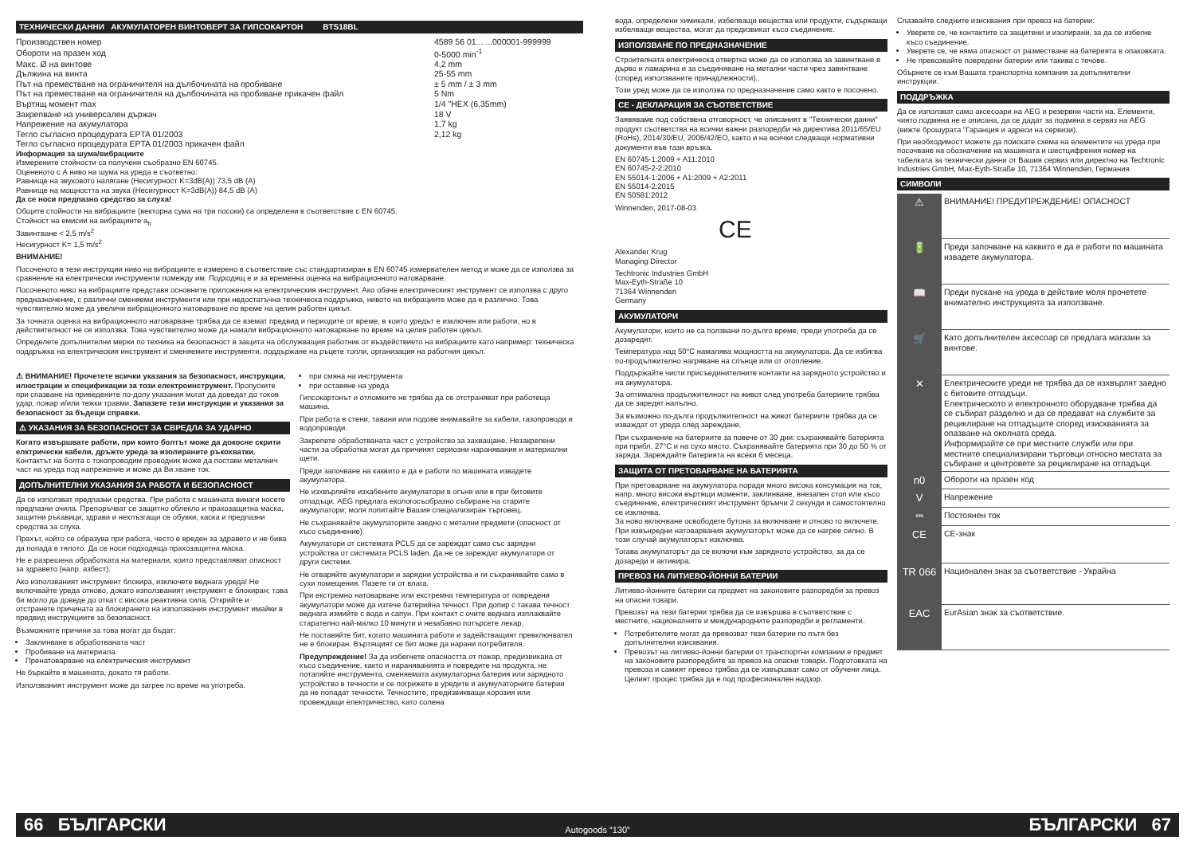ТЕХНИЧЕСКИ ДАННИ АКУМУЛАТОРЕН ВИНТОВЕРТ ЗА ГИПСОКАРТОН BTS18BL
| Производствен номер | 4589 56 01... ...000001-999999 |
| Обороти на празен ход | 0-5000 min<sup>-1</sup> |
| Макс. Ø на винтове | 4,2 mm |
| Дължина на винта | 25-55 mm |
| Път на преместване на ограничителя на дълбочината на пробиване | ± 5 mm / ± 3 mm |
| Път на преместване на ограничителя на дълбочината на пробиване прикачен файл | 5 Nm |
| Въртящ момент max | 1/4 "HEX (6,35mm) |
| Закрепване на универсален държач | 18 V |
| Напрежение на акумулатора | 1,7 kg |
| Тегло съгласно процедурата EPTA 01/2003 | 2,12 kg |
| Тегло съгласно процедурата EPTA 01/2003 прикачен файл | |
Информация за шума/вибрациите
Измерените стойности са получени съобразно EN 60745.
Оцененото с А ниво на шума на уреда е съответно:
Равнище на звуковото налягане (Несигурност K=3dB(A)) 73,5 dB (A)
Равнище на мощността на звука (Несигурност K=3dB(A)) 84,5 dB (A)
Да се носи предпазно средство за слуха!
Общите стойности на вибрациите (векторна сума на три посоки) са определени в съответствие с EN 60745.
Стойност на емисии на вибрациите a<sub>h</sub>
Завинтване < 2,5 m/s<sup>2</sup>
Несигурност K= 1,5 m/s<sup>2</sup>
ВНИМАНИЕ!
Посоченото в тези инструкции ниво на вибрациите е измерено в съответствие със стандартизиран в EN 60745 измервателен метод и може да се използва за сравнение на електрически инструменти помежду им. Подходящ е и за временна оценка на вибрационното натоварване.
Посоченото ниво на вибрациите представя основните приложения на електрическия инструмент. Ако обаче електрическият инструмент се използва с друго предназначение, с различни сменяеми инструменти или при недостатъчна техническа поддръжка, нивото на вибрациите може да е различно. Това чувствително може да увеличи вибрационното натоварване по време на целия работен цикъл.
За точната оценка на вибрационното натоварване трябва да се вземат предвид и периодите от време, в които уредът е изключен или работи, но в действителност не се използва. Това чувствително може да намали вибрационното натоварване по време на целия работен цикъл.
Определете допълнителни мерки по техника на безопасност в защита на обслужващия работник от въздействието на вибрациите като например: техническа поддръжка на електрическия инструмент и сменяемите инструменти, поддържане на ръцете топли, организация на работния цикъл.
⚠ ВНИМАНИЕ! Прочетете всички указания за безопасност, инструкции, илюстрации и спецификации за този електроинструмент. Пропуските при спазване на приведените по-долу указания могат да доведат до токов удар, пожар и/или тежки травми. Запазете тези инструкции и указания за безопасност за бъдещи справки.
⚠ УКАЗАНИЯ ЗА БЕЗОПАСНОСТ ЗА СВРЕДЛА ЗА УДАРНО
Когато извършвате работи, при които болтът може да докосне скрити елктрически кабели, дръжте уреда за изолираните ръкохватки. Контактът на болта с токопроводим проводник може да постави металнич част на уреда под напрежение и може да Ви хване ток.
ДОПЪЛНИТЕЛНИ УКАЗАНИЯ ЗА РАБОТА И БЕЗОПАСНОСТ
Да се използват предпазни средства. При работа с машината винаги носете предпазни очила. Препоръчват се защитно облекло и прахозащитна маска, защитни ръкавици, здрави и нехлъзгащи се обувки, каска и предпазни средства за слуха.
Прахът, който се образува при работа, често е вреден за здравето и не бива да попада в тялото. Да се носи подходяща прахозащитна маска.
Не е разрешена обработката на материали, които представляват опасност за здравето (напр. азбест).
Ако използваният инструмент блокира, изключете веднага уреда! Не включвайте уреда отново, докато използваният инструмент е блокиран; това би могло да доведе до откат с висока реактивна сила. Открийте и отстранете причината за блокирането на използвания инструмент имайки в предвид инструкциите за безопасност.
Възможните причини за това могат да бъдат:
Заклинване в обработваната част
Пробиване на материала
Пренатоварване на електрическия инструмент
Не бъркайте в машината, докато тя работи.
Използваният инструмент може да загрее по време на употреба.
при смяна на инструмента
при оставяне на уреда
Гипсокартонът и отломките не трябва да се отстраняват при работеща машина.
При работа в стени, тавани или подове внимавайте за кабели, газопроводи и водопроводи.
Закрепете обработваната част с устройство за захващане. Незакрепени части за обработка могат да причинят сериозни наранявания и материални щети.
Преди започване на каквито е да е работи по машината извадете акумулатора.
Не изхвърляйте изхабените акумулатори в огъня или в при битовите отпадъци. AEG предлага екологосъобразно събиране на старите акумулатори; моля попитайте Вашия специализиран търговец.
Не съхранявайте акумулаторите заедно с метални предмети (опасност от късо съединение).
Акумулатори от системата PCLS да се зареждат само със зарядни устройства от системата PCLS laden. Да не се зареждат акумулатори от други системи.
Не отваряйте акумулатори и зарядни устройства и ги съхранявайте само в сухи помещения. Пазете ги от влага.
При екстремно натоварване или екстремна температура от повредени акумулатори може да изтече батерийна течност. При допир с такава течност веднага измийте с вода и сапун. При контакт с очите веднага изплаквайте старателно най-малко 10 минути и незабавно потърсете лекар.
Не поставяйте бит, когато машината работи и задействащият превключвател не е блокиран. Въртящият се бит може да нарани потребителя.
Предупреждение! За да избегнете опасността от пожар, предизвикана от късо съединение, както и нараняванията и повредите на продукта, не потапяйте инструмента, сменяемата акумулаторна батерия или зарядното устройство в течности и се погрижете в уредите и акумулаторните батерии да не попадат течности. Течностите, предизвикващи корозия или провеждащи електричество, като солена
вода, определени химикали, избелващи вещества или продукти, съдържащи избелващи вещества, могат да предизвикат късо съединение.
ИЗПОЛЗВАНЕ ПО ПРЕДНАЗНАЧЕНИЕ
Строителната електрическа отвертка може да се използва за завинтване в дърво и ламарина и за съединяване на метални части чрез завинтване (според използваните принадлежности)..
Този уред може да се използва по предназначение само както е посочено.
CE - ДЕКЛАРАЦИЯ ЗА СЪОТВЕТСТВИЕ
Заявяваме под собствена отговорност, че описаният в "Технически данни" продукт съответства на всички важни разпоредби на директива 2011/65/EU (RoHs), 2014/30/EU, 2006/42/EO, както и на всички следващи нормативни документи във тази връзка.
EN 60745-1:2009 + A11:2010
EN 60745-2-2:2010
EN 55014-1:2006 + A1:2009 + A2:2011
EN 55014-2:2015
EN 50581:2012
Winnenden, 2017-08-03
CE
Alexander Krug
Managing Director
Techtronic Industries GmbH
Max-Eyth-Straße 10
71364 Winnenden
Germany
АКУМУЛАТОРИ
Акумулатори, които не са ползвани по-дълго време, преди употреба да се дозаредят.
Температура над 50°C намалява мощността на акумулатора. Да се избягва по-продължително нагряване на слънце или от отопление.
Поддържайте чисти присъединителните контакти на зарядното устройство и на акумулатора.
За оптимална продължителност на живот след употреба батериите трябва да се заредят напълно.
За възможно по-дълга продължителност на живот батериите трябва да се изваждат от уреда след зареждане.
При съхранение на батериите за повече от 30 дни: съхранявайте батерията при прибл. 27°C и на сухо място. Съхранявайте батерията при 30 до 50 % от заряда. Зареждайте батерията на всеки 6 месеца.
ЗАЩИТА ОТ ПРЕТОВАРВАНЕ НА БАТЕРИЯТА
При претоварване на акумулатора поради много висока консумация на ток, напр. много високи въртящи моменти, заклинване, внезапен стоп или късо съединение, електрическият инструмент бръмчи 2 секунди и самостоятелно се изключва.
За ново включване освободете бутона за включване и отново го включете.
При извънредни натоварвания акумулаторът може да се нагрее силно. В този случай акумулаторът изключва.
Тогава акумулаторът да се включи към зарядното устройство, за да се дозареди и активира.
ПРЕВОЗ НА ЛИТИЕВО-ЙОННИ БАТЕРИИ
Литиево-йонните батерии са предмет на законовите разпоредби за превоз на опасни товари.
Превозът на тези батерии трябва да се извършва в съответствие с местните, националните и международните разпоредби и регламенти.
Потребителите могат да превозват тези батерии по пътя без допълнителни изисквания.
Превозът на литиево-йонни батерии от транспортни компании е предмет на законовите разпоредбите за превоз на опасни товари. Подготовката на превоза и самият превоз трябва да се извършват само от обучени лица. Целият процес трябва да е под професионален надзор.
Спазвайте следните изисквания при превоз на батерии:
Уверете се, че контактите са защитени и изолирани, за да се избегне късо съединение.
Уверете се, че няма опасност от разместване на батерията в опаковката.
Не превозвайте повредени батерии или такива с течове.
Обърнете се към Вашата транспортна компания за допълнителни инструкции.
ПОДДРЪЖКА
Да се използват само аксесоари на AEG и резервни части на. Елементи, чиято подмяна не е описана, да се дадат за подмяна в сервиз на AEG (вижте брошурата "Гаранция и адреси на сервизи).
При необходимост можете да поискате схема на елементите на уреда при посочване на обозначение на машината и шестцифрения номер на табелката за технически данни от Вашия сервиз или директно на Techtronic Industries GmbH, Max-Eyth-Straße 10, 71364 Winnenden, Германия.
СИМВОЛИ
| ⚠ | ВНИМАНИЕ! ПРЕДУПРЕЖДЕНИЕ! ОПАСНОСТ |
| 🔋 | Преди започване на каквито е да е работи по машината извадете акумулатора. |
| 📖 | Преди пускане на уреда в действие моля прочетете внимателно инструкцията за използване. |
| 🛒 | Като допълнителен аксесоар се предлага магазин за винтове. |
| ✕ | Електрическите уреди не трябва да се изхвърлят заедно с битовите отпадъци. Електрическото и електронното оборудване трябва да се събират разделно и да се предават на службите за рециклиране на отпадъците според изискванията за опазване на околната среда. Информирайте се при местните служби или при местните специализирани търговци относно местата за събиране и центровете за рециклиране на отпадъци. |
| n0 | Обороти на празен ход |
| V | Напрежение |
| ⎓ | Постоянен ток |
| CE | CE-знак |
| TR 066 | Национален знак за съответствие - Украйна |
| EAC | EurAsian знак за съответствие. |
66 БЪЛГАРСКИ Autogoods “130” БЪЛГАРСКИ 67